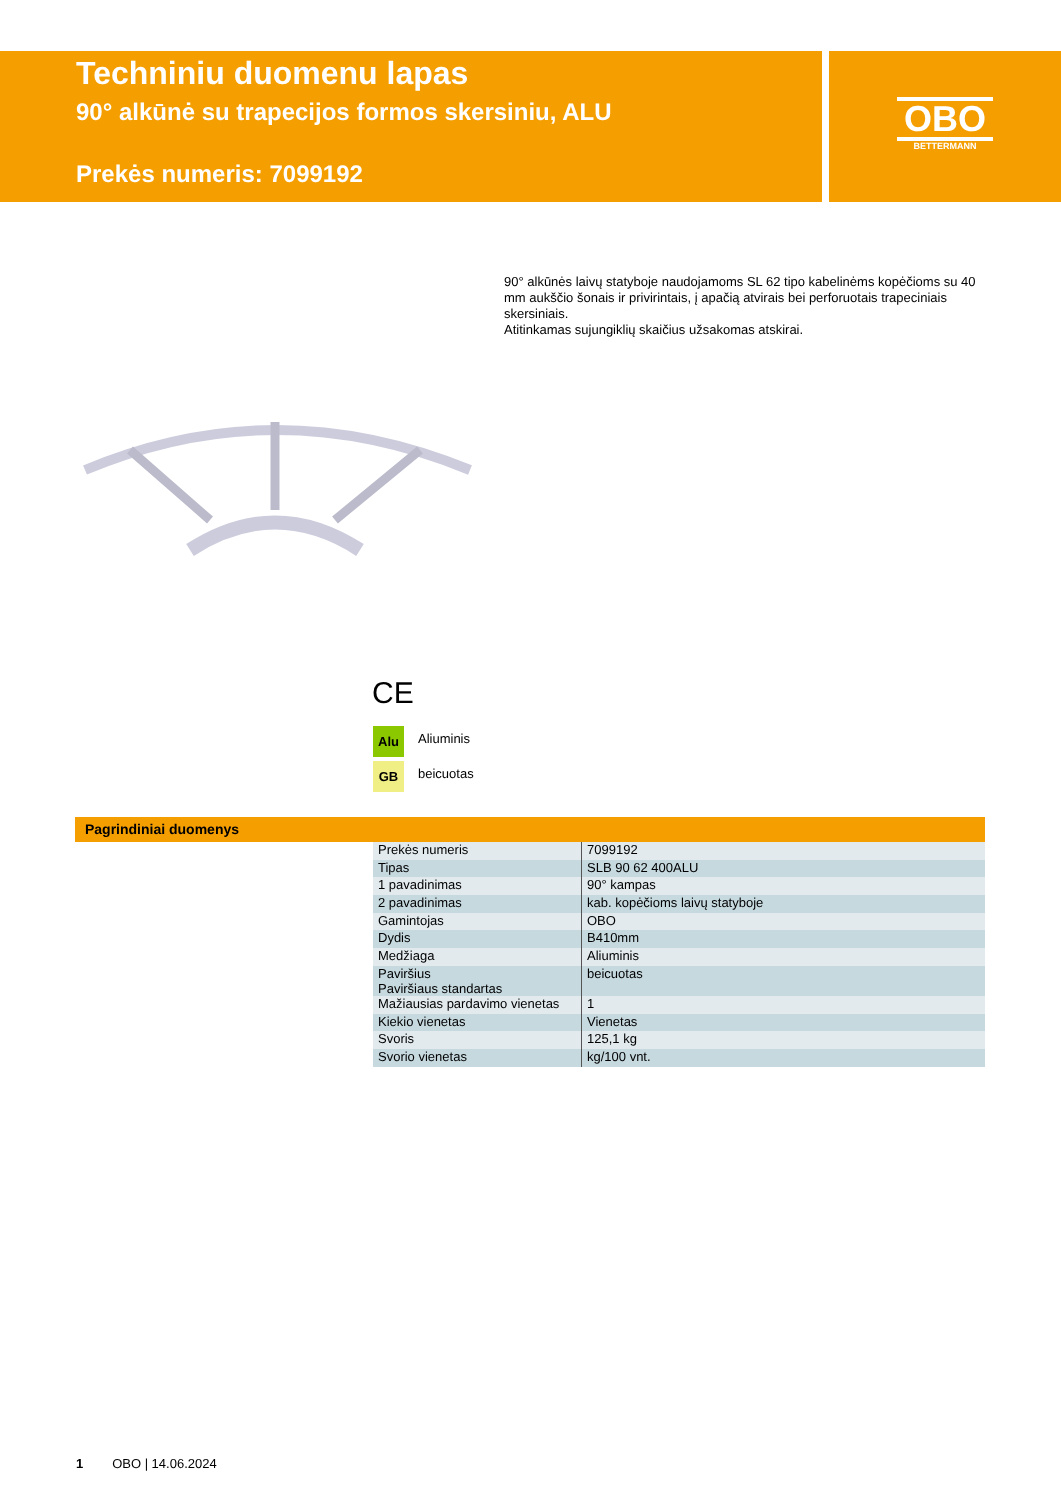Techniniu duomenu lapas
90° alkūnė su trapecijos formos skersiniu, ALU
Prekės numeris: 7099192
OBO
BETTERMANN
90° alkūnės laivų statyboje naudojamoms SL 62 tipo kabelinėms kopėčioms su 40 mm aukščio šonais ir privirintais, į apačią atvirais bei perforuotais trapeciniais skersiniais.
Atitinkamas sujungiklių skaičius užsakomas atskirai.
CE
Alu Aliuminis
GB beicuotas
Pagrindiniai duomenys
| Prekės numeris | 7099192 |
| Tipas | SLB 90 62 400ALU |
| 1 pavadinimas | 90° kampas |
| 2 pavadinimas | kab. kopėčioms laivų statyboje |
| Gamintojas | OBO |
| Dydis | B410mm |
| Medžiaga | Aliuminis |
| Paviršius Paviršiaus standartas | beicuotas |
| Mažiausias pardavimo vienetas | 1 |
| Kiekio vienetas | Vienetas |
| Svoris | 125,1 kg |
| Svorio vienetas | kg/100 vnt. |
1 OBO | 14.06.2024